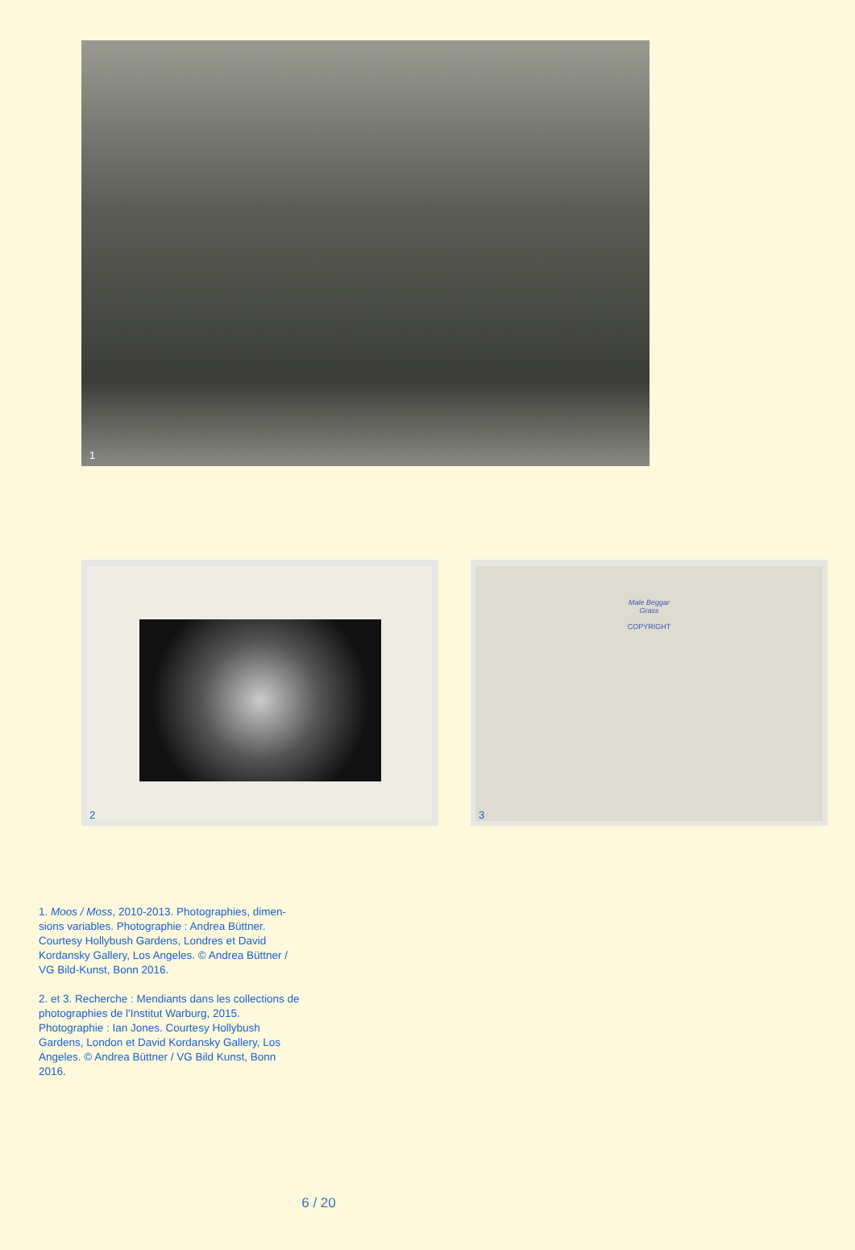1
2
Male Beggar
Grass
COPYRIGHT
3
1. Moos / Moss, 2010-2013. Photographies, dimen-sions variables. Photographie : Andrea Büttner. Courtesy Hollybush Gardens, Londres et David Kordansky Gallery, Los Angeles. © Andrea Büttner / VG Bild-Kunst, Bonn 2016.
2. et 3. Recherche : Mendiants dans les collections de photographies de l'Institut Warburg, 2015. Photographie : Ian Jones. Courtesy Hollybush Gardens, London et David Kordansky Gallery, Los Angeles. © Andrea Büttner / VG Bild Kunst, Bonn 2016.
6 / 20